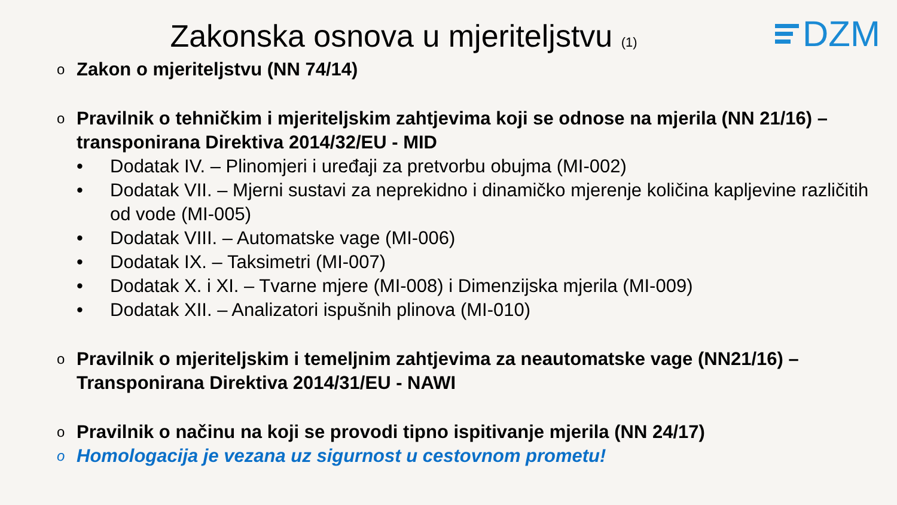DZM
Zakonska osnova u mjeriteljstvu (1)
o Zakon o mjeriteljstvu (NN 74/14)
o Pravilnik o tehničkim i mjeriteljskim zahtjevima koji se odnose na mjerila (NN 21/16) – transponirana Direktiva 2014/32/EU - MID
• Dodatak IV. – Plinomjeri i uređaji za pretvorbu obujma (MI-002)
• Dodatak VII. – Mjerni sustavi za neprekidno i dinamičko mjerenje količina kapljevine različitih od vode (MI-005)
• Dodatak VIII. – Automatske vage (MI-006)
• Dodatak IX. – Taksimetri (MI-007)
• Dodatak X. i XI. – Tvarne mjere (MI-008) i Dimenzijska mjerila (MI-009)
• Dodatak XII. – Analizatori ispušnih plinova (MI-010)
o Pravilnik o mjeriteljskim i temeljnim zahtjevima za neautomatske vage (NN21/16) – Transponirana Direktiva 2014/31/EU - NAWI
o Pravilnik o načinu na koji se provodi tipno ispitivanje mjerila (NN 24/17)
o Homologacija je vezana uz sigurnost u cestovnom prometu!